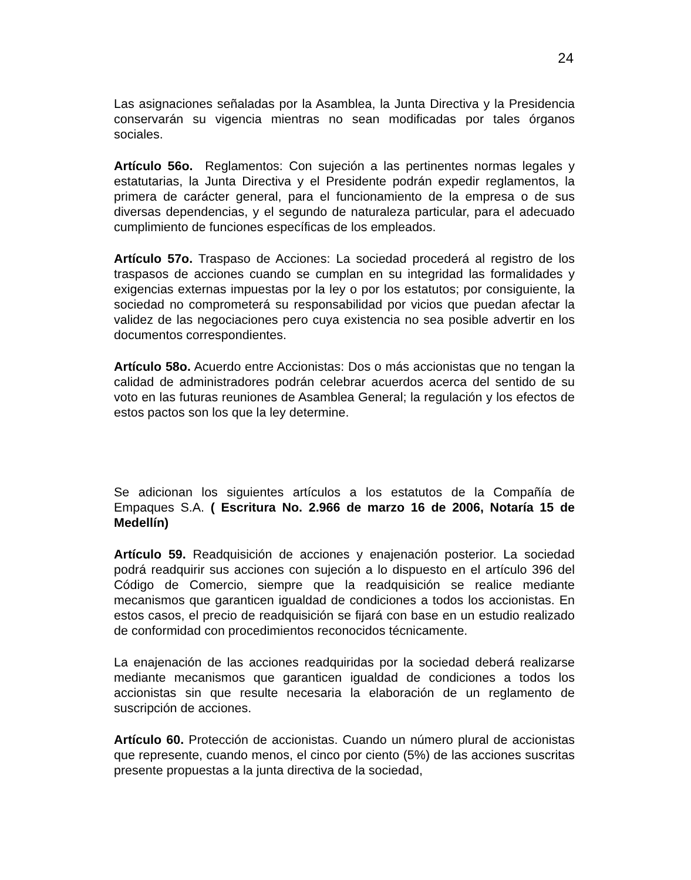24
Las asignaciones señaladas por la Asamblea, la Junta Directiva y la Presidencia conservarán su vigencia mientras no sean modificadas por tales órganos sociales.
Artículo 56o. Reglamentos: Con sujeción a las pertinentes normas legales y estatutarias, la Junta Directiva y el Presidente podrán expedir reglamentos, la primera de carácter general, para el funcionamiento de la empresa o de sus diversas dependencias, y el segundo de naturaleza particular, para el adecuado cumplimiento de funciones específicas de los empleados.
Artículo 57o. Traspaso de Acciones: La sociedad procederá al registro de los traspasos de acciones cuando se cumplan en su integridad las formalidades y exigencias externas impuestas por la ley o por los estatutos; por consiguiente, la sociedad no comprometerá su responsabilidad por vicios que puedan afectar la validez de las negociaciones pero cuya existencia no sea posible advertir en los documentos correspondientes.
Artículo 58o. Acuerdo entre Accionistas: Dos o más accionistas que no tengan la calidad de administradores podrán celebrar acuerdos acerca del sentido de su voto en las futuras reuniones de Asamblea General; la regulación y los efectos de estos pactos son los que la ley determine.
Se adicionan los siguientes artículos a los estatutos de la Compañía de Empaques S.A. ( Escritura No. 2.966 de marzo 16 de 2006, Notaría 15 de Medellín)
Artículo 59. Readquisición de acciones y enajenación posterior. La sociedad podrá readquirir sus acciones con sujeción a lo dispuesto en el artículo 396 del Código de Comercio, siempre que la readquisición se realice mediante mecanismos que garanticen igualdad de condiciones a todos los accionistas. En estos casos, el precio de readquisición se fijará con base en un estudio realizado de conformidad con procedimientos reconocidos técnicamente.
La enajenación de las acciones readquiridas por la sociedad deberá realizarse mediante mecanismos que garanticen igualdad de condiciones a todos los accionistas sin que resulte necesaria la elaboración de un reglamento de suscripción de acciones.
Artículo 60. Protección de accionistas. Cuando un número plural de accionistas que represente, cuando menos, el cinco por ciento (5%) de las acciones suscritas presente propuestas a la junta directiva de la sociedad,